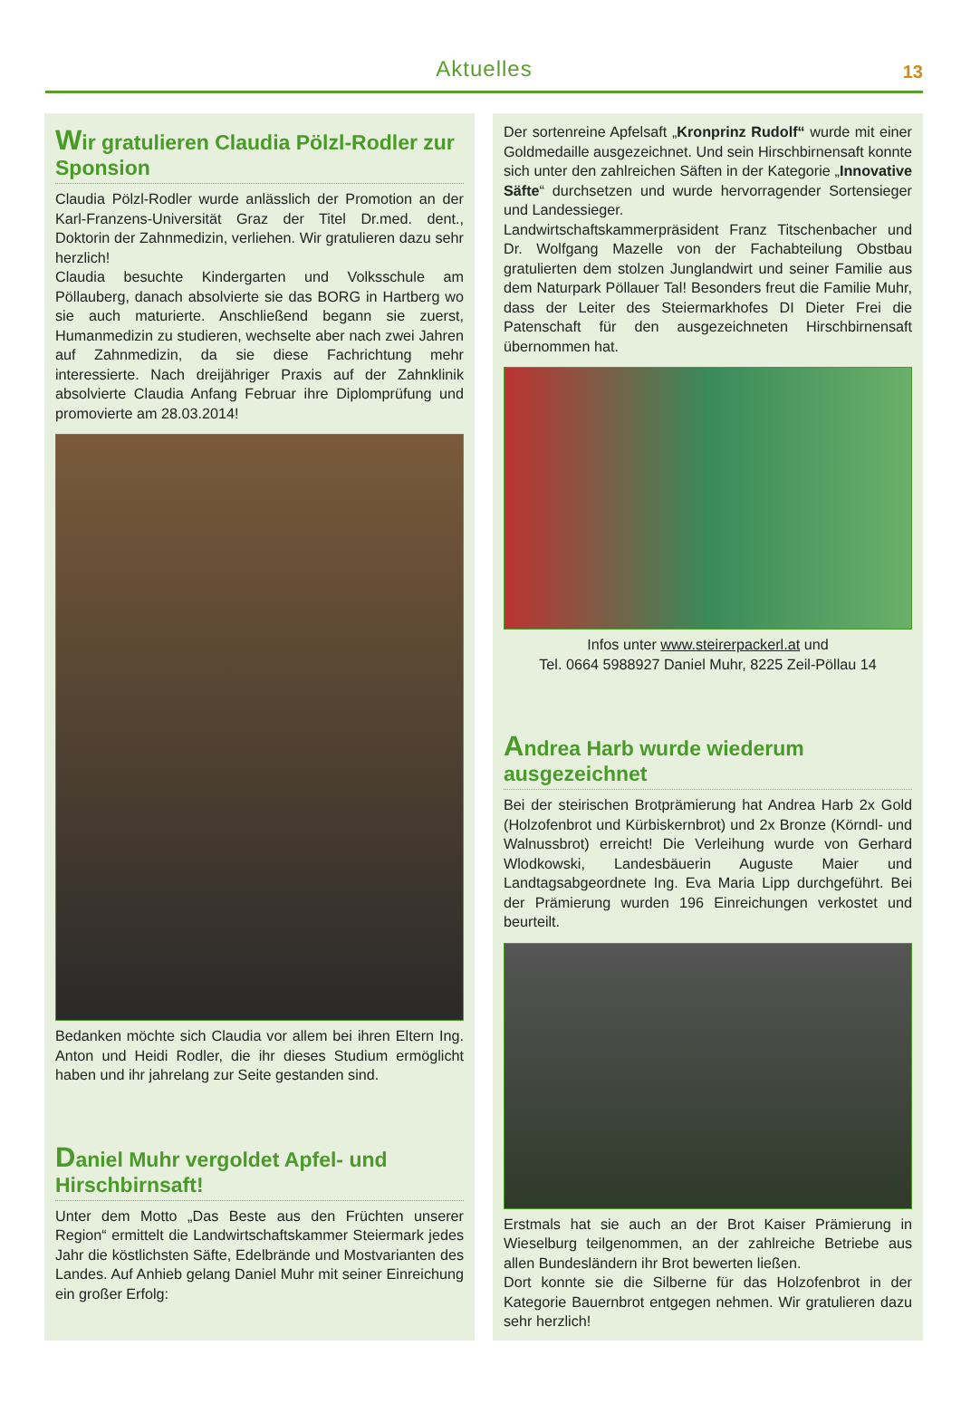Aktuelles
13
Wir gratulieren Claudia Pölzl-Rodler zur Sponsion
Claudia Pölzl-Rodler wurde anlässlich der Promotion an der Karl-Franzens-Universität Graz der Titel Dr.med. dent., Doktorin der Zahnmedizin, verliehen. Wir gratulieren dazu sehr herzlich!
Claudia besuchte Kindergarten und Volksschule am Pöllauberg, danach absolvierte sie das BORG in Hartberg wo sie auch maturierte. Anschließend begann sie zuerst, Humanmedizin zu studieren, wechselte aber nach zwei Jahren auf Zahnmedizin, da sie diese Fachrichtung mehr interessierte. Nach dreijähriger Praxis auf der Zahnklinik absolvierte Claudia Anfang Februar ihre Diplomprüfung und promovierte am 28.03.2014!
Bedanken möchte sich Claudia vor allem bei ihren Eltern Ing. Anton und Heidi Rodler, die ihr dieses Studium ermöglicht haben und ihr jahrelang zur Seite gestanden sind.
Daniel Muhr vergoldet Apfel- und Hirschbirnsaft!
Unter dem Motto „Das Beste aus den Früchten unserer Region“ ermittelt die Landwirtschaftskammer Steiermark jedes Jahr die köstlichsten Säfte, Edelbrände und Mostvarianten des Landes. Auf Anhieb gelang Daniel Muhr mit seiner Einreichung ein großer Erfolg:
Der sortenreine Apfelsaft „Kronprinz Rudolf“ wurde mit einer Goldmedaille ausgezeichnet. Und sein Hirschbirnensaft konnte sich unter den zahlreichen Säften in der Kategorie „Innovative Säfte“ durchsetzen und wurde hervorragender Sortensieger und Landessieger.
Landwirtschaftskammerpräsident Franz Titschenbacher und Dr. Wolfgang Mazelle von der Fachabteilung Obstbau gratulierten dem stolzen Junglandwirt und seiner Familie aus dem Naturpark Pöllauer Tal! Besonders freut die Familie Muhr, dass der Leiter des Steiermarkhofes DI Dieter Frei die Patenschaft für den ausgezeichneten Hirschbirnensaft übernommen hat.
Infos unter www.steirerpackerl.at und
Tel. 0664 5988927 Daniel Muhr, 8225 Zeil-Pöllau 14
Andrea Harb wurde wiederum ausgezeichnet
Bei der steirischen Brotprämierung hat Andrea Harb 2x Gold (Holzofenbrot und Kürbiskernbrot) und 2x Bronze (Körndl- und Walnussbrot) erreicht! Die Verleihung wurde von Gerhard Wlodkowski, Landesbäuerin Auguste Maier und Landtagsabgeordnete Ing. Eva Maria Lipp durchgeführt. Bei der Prämierung wurden 196 Einreichungen verkostet und beurteilt.
Erstmals hat sie auch an der Brot Kaiser Prämierung in Wieselburg teilgenommen, an der zahlreiche Betriebe aus allen Bundesländern ihr Brot bewerten ließen.
Dort konnte sie die Silberne für das Holzofenbrot in der Kategorie Bauernbrot entgegen nehmen. Wir gratulieren dazu sehr herzlich!